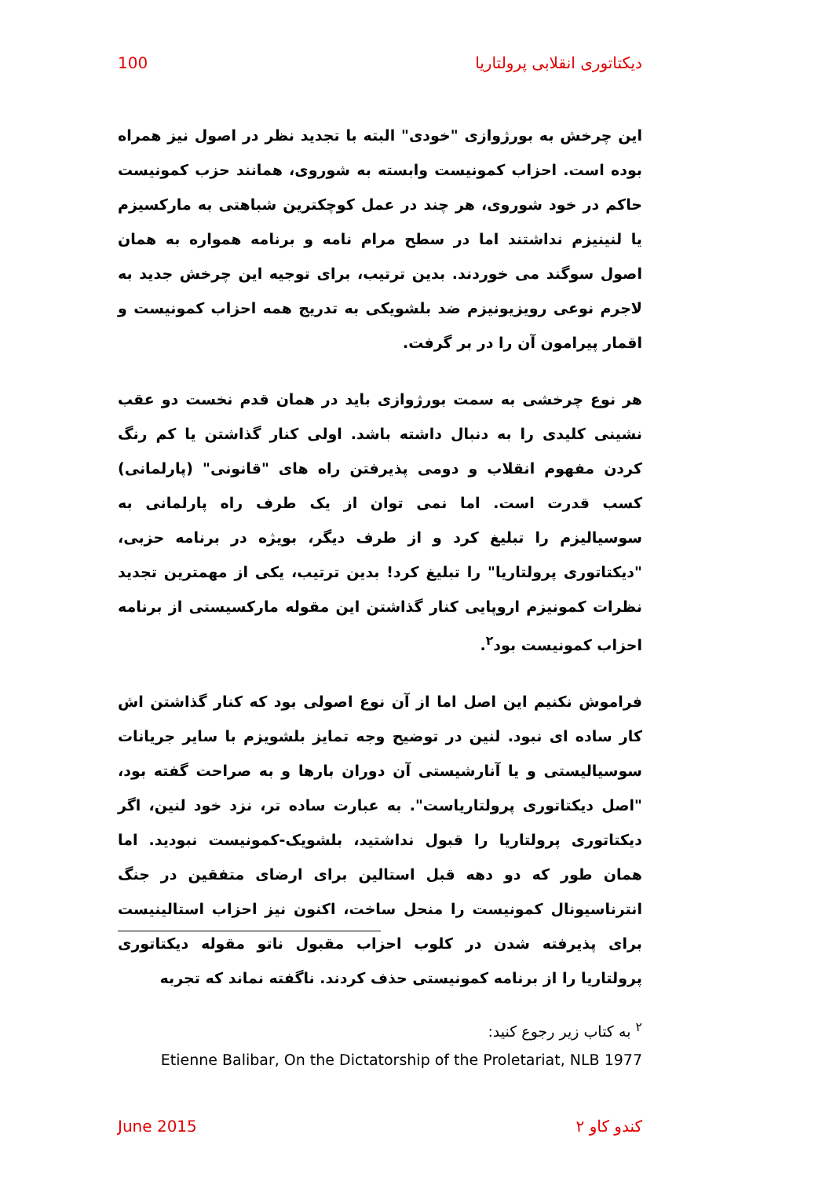دیکتاتوری انقلابی پرولتاریا 100
این چرخش به بورژوازی "خودی" البته با تجدید نظر در اصول نیز همراه بوده است. احزاب کمونیست وابسته به شوروی، همانند حزب کمونیست حاکم در خود شوروی، هر چند در عمل کوچکترین شباهتی به مارکسیزم یا لنینیزم نداشتند اما در سطح مرام نامه و برنامه همواره به همان اصول سوگند می خوردند. بدین ترتیب، برای توجیه این چرخش جدید به لاجرم نوعی رویزیونیزم ضد بلشویکی به تدریج همه احزاب کمونیست و اقمار پیرامون آن را در بر گرفت.
هر نوع چرخشی به سمت بورژوازی باید در همان قدم نخست دو عقب نشینی کلیدی را به دنبال داشته باشد. اولی کنار گذاشتن یا کم رنگ کردن مفهوم انقلاب و دومی پذیرفتن راه های "قانونی" (پارلمانی) کسب قدرت است. اما نمی توان از یک طرف راه پارلمانی به سوسیالیزم را تبلیغ کرد و از طرف دیگر، بویژه در برنامه حزبی، "دیکتاتوری پرولتاریا" را تبلیغ کرد! بدین ترتیب، یکی از مهمترین تجدید نظرات کمونیزم اروپایی کنار گذاشتن این مقوله مارکسیستی از برنامه احزاب کمونیست بود<sup>۲</sup>.
فراموش نکنیم این اصل اما از آن نوع اصولی بود که کنار گذاشتن اش کار ساده ای نبود. لنین در توضیح وجه تمایز بلشویزم با سایر جریانات سوسیالیستی و یا آنارشیستی آن دوران بارها و به صراحت گفته بود، "اصل دیکتاتوری پرولتاریاست". به عبارت ساده تر، نزد خود لنین، اگر دیکتاتوری پرولتاریا را قبول نداشتید، بلشویک-کمونیست نبودید. اما همان طور که دو دهه قبل استالین برای ارضای متفقین در جنگ انترناسیونال کمونیست را منحل ساخت، اکنون نیز احزاب استالینیست برای پذیرفته شدن در کلوب احزاب مقبول ناتو مقوله دیکتاتوری پرولتاریا را از برنامه کمونیستی حذف کردند. ناگفته نماند که تجربه
<sup>۲</sup> به کتاب زیر رجوع کنید:
Etienne Balibar, On the Dictatorship of the Proletariat, NLB 1977
کندو کاو ۲ June 2015